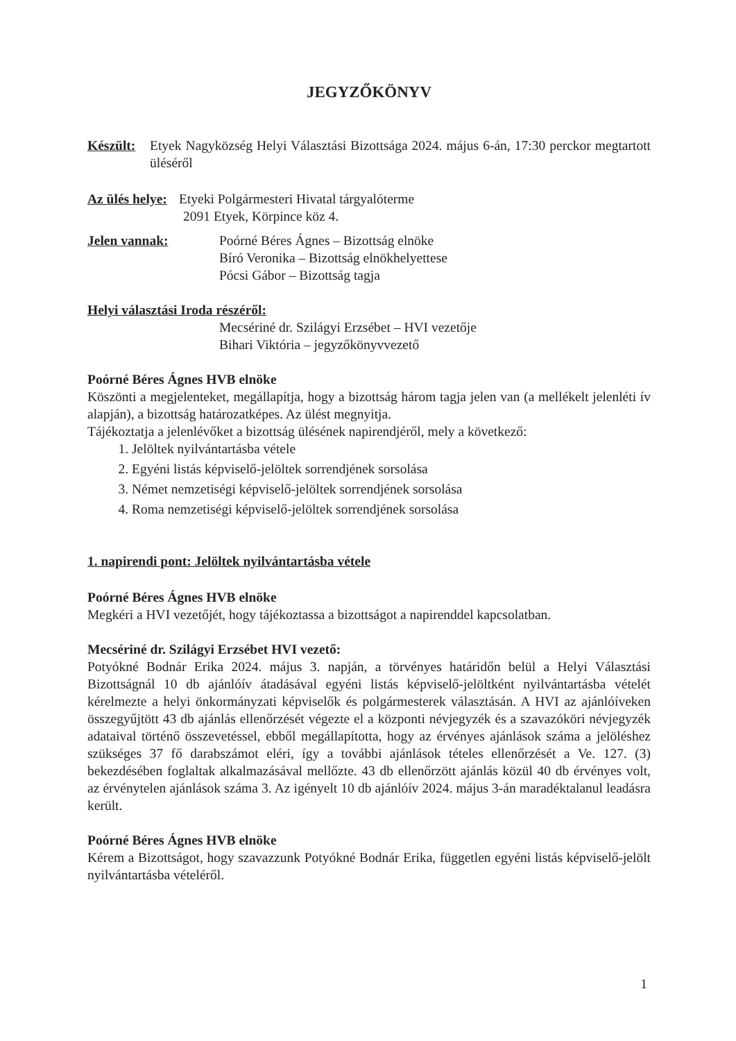JEGYZŐKÖNYV
Készült: Etyek Nagyközség Helyi Választási Bizottsága 2024. május 6-án, 17:30 perckor megtartott üléséről
Az ülés helye: Etyeki Polgármesteri Hivatal tárgyalóterme
2091 Etyek, Körpince köz 4.
Jelen vannak: Poórné Béres Ágnes – Bizottság elnöke
Bíró Veronika – Bizottság elnökhelyettese
Pócsi Gábor – Bizottság tagja
Helyi választási Iroda részéről:
Mecsériné dr. Szilágyi Erzsébet – HVI vezetője
Bihari Viktória – jegyzőkönyvvezető
Poórné Béres Ágnes HVB elnöke
Köszönti a megjelenteket, megállapítja, hogy a bizottság három tagja jelen van (a mellékelt jelenléti ív alapján), a bizottság határozatképes. Az ülést megnyitja.
Tájékoztatja a jelenlévőket a bizottság ülésének napirendjéről, mely a következő:
1. Jelöltek nyilvántartásba vétele
2. Egyéni listás képviselő-jelöltek sorrendjének sorsolása
3. Német nemzetiségi képviselő-jelöltek sorrendjének sorsolása
4. Roma nemzetiségi képviselő-jelöltek sorrendjének sorsolása
1. napirendi pont: Jelöltek nyilvántartásba vétele
Poórné Béres Ágnes HVB elnöke
Megkéri a HVI vezetőjét, hogy tájékoztassa a bizottságot a napirenddel kapcsolatban.
Mecsériné dr. Szilágyi Erzsébet HVI vezető:
Potyókné Bodnár Erika 2024. május 3. napján, a törvényes határidőn belül a Helyi Választási Bizottságnál 10 db ajánlóív átadásával egyéni listás képviselő-jelöltként nyilvántartásba vételét kérelmezte a helyi önkormányzati képviselők és polgármesterek választásán. A HVI az ajánlóíveken összegyűjtött 43 db ajánlás ellenőrzését végezte el a központi névjegyzék és a szavazóköri névjegyzék adataival történő összevetéssel, ebből megállapította, hogy az érvényes ajánlások száma a jelöléshez szükséges 37 fő darabszámot eléri, így a további ajánlások tételes ellenőrzését a Ve. 127. (3) bekezdésében foglaltak alkalmazásával mellőzte. 43 db ellenőrzött ajánlás közül 40 db érvényes volt, az érvénytelen ajánlások száma 3. Az igényelt 10 db ajánlóív 2024. május 3-án maradéktalanul leadásra került.
Poórné Béres Ágnes HVB elnöke
Kérem a Bizottságot, hogy szavazzunk Potyókné Bodnár Erika, független egyéni listás képviselő-jelölt nyilvántartásba vételéről.
1